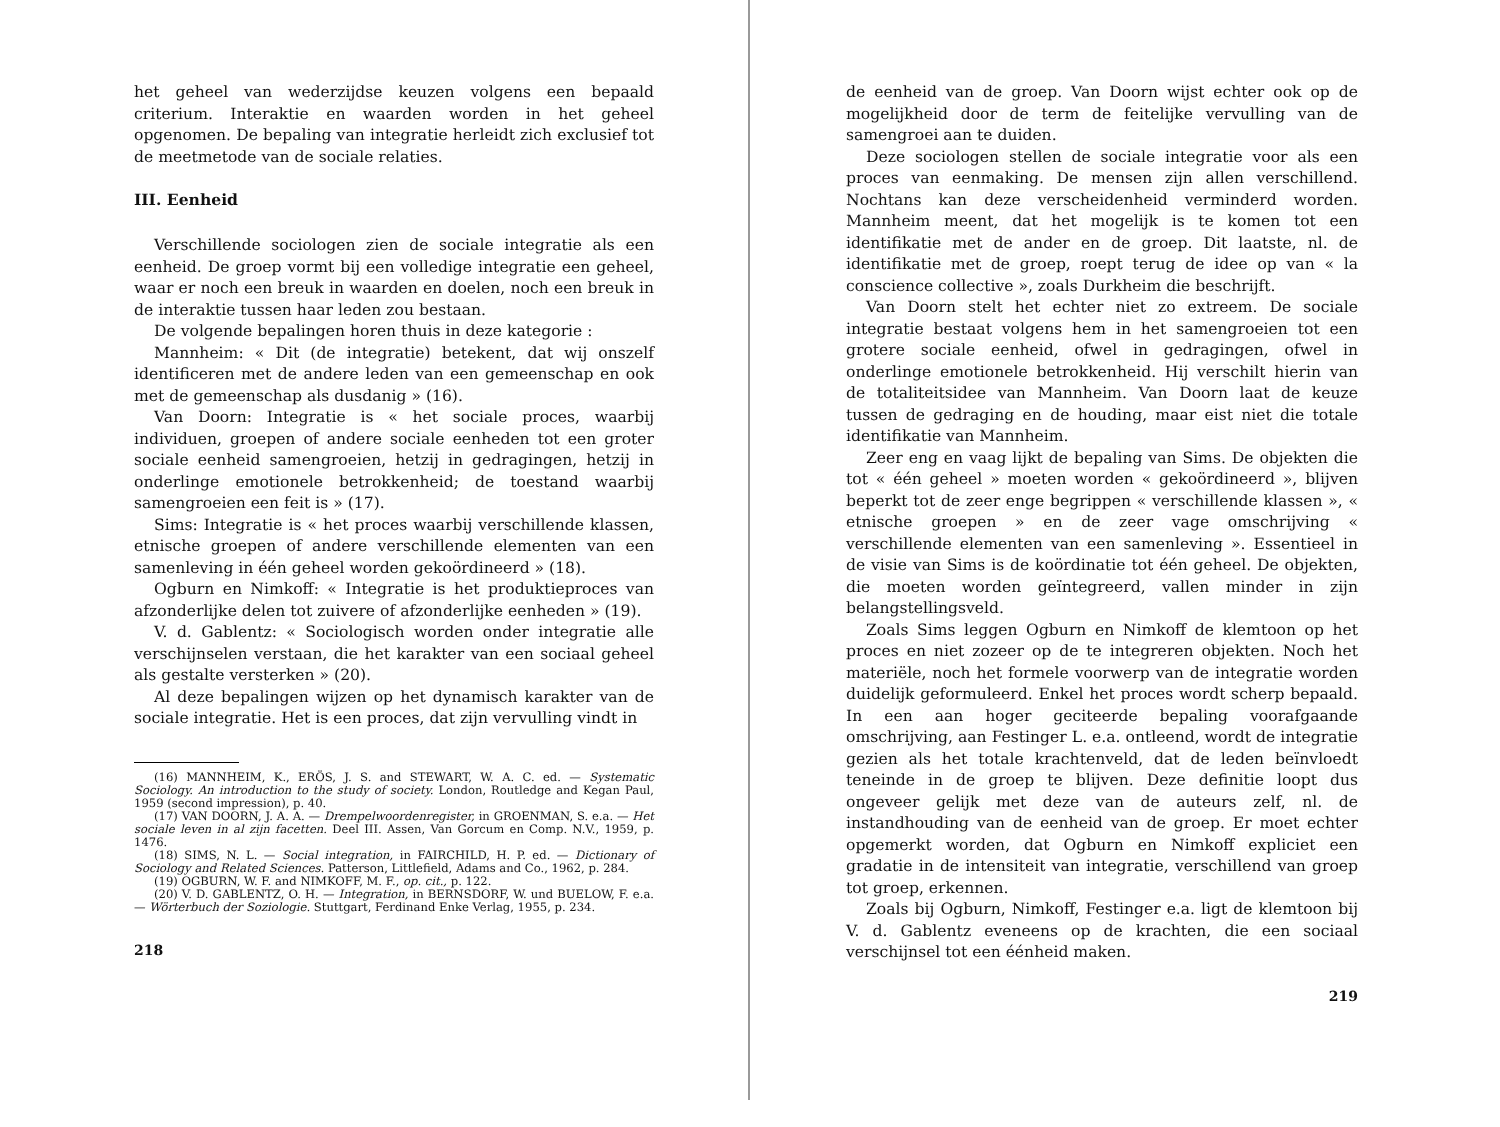het geheel van wederzijdse keuzen volgens een bepaald criterium. Interaktie en waarden worden in het geheel opgenomen. De bepaling van integratie herleidt zich exclusief tot de meetmetode van de sociale relaties.
III. Eenheid
Verschillende sociologen zien de sociale integratie als een eenheid. De groep vormt bij een volledige integratie een geheel, waar er noch een breuk in waarden en doelen, noch een breuk in de interaktie tussen haar leden zou bestaan.
De volgende bepalingen horen thuis in deze kategorie :
Mannheim: « Dit (de integratie) betekent, dat wij onszelf identificeren met de andere leden van een gemeenschap en ook met de gemeenschap als dusdanig » (16).
Van Doorn: Integratie is « het sociale proces, waarbij individuen, groepen of andere sociale eenheden tot een groter sociale eenheid samengroeien, hetzij in gedragingen, hetzij in onderlinge emotionele betrokkenheid; de toestand waarbij samengroeien een feit is » (17).
Sims: Integratie is « het proces waarbij verschillende klassen, etnische groepen of andere verschillende elementen van een samenleving in één geheel worden gekoördineerd » (18).
Ogburn en Nimkoff: « Integratie is het produktieproces van afzonderlijke delen tot zuivere of afzonderlijke eenheden » (19).
V. d. Gablentz: « Sociologisch worden onder integratie alle verschijnselen verstaan, die het karakter van een sociaal geheel als gestalte versterken » (20).
Al deze bepalingen wijzen op het dynamisch karakter van de sociale integratie. Het is een proces, dat zijn vervulling vindt in
(16) MANNHEIM, K., ERÖS, J. S. and STEWART, W. A. C. ed. — Systematic Sociology. An introduction to the study of society. London, Routledge and Kegan Paul, 1959 (second impression), p. 40.
(17) VAN DOORN, J. A. A. — Drempelwoordenregister, in GROENMAN, S. e.a. — Het sociale leven in al zijn facetten. Deel III. Assen, Van Gorcum en Comp. N.V., 1959, p. 1476.
(18) SIMS, N. L. — Social integration, in FAIRCHILD, H. P. ed. — Dictionary of Sociology and Related Sciences. Patterson, Littlefield, Adams and Co., 1962, p. 284.
(19) OGBURN, W. F. and NIMKOFF, M. F., op. cit., p. 122.
(20) V. D. GABLENTZ, O. H. — Integration, in BERNSDORF, W. und BUELOW, F. e.a. — Wörterbuch der Soziologie. Stuttgart, Ferdinand Enke Verlag, 1955, p. 234.
218
de eenheid van de groep. Van Doorn wijst echter ook op de mogelijkheid door de term de feitelijke vervulling van de samengroei aan te duiden.
Deze sociologen stellen de sociale integratie voor als een proces van eenmaking. De mensen zijn allen verschillend. Nochtans kan deze verscheidenheid verminderd worden. Mannheim meent, dat het mogelijk is te komen tot een identifikatie met de ander en de groep. Dit laatste, nl. de identifikatie met de groep, roept terug de idee op van « la conscience collective », zoals Durkheim die beschrijft.
Van Doorn stelt het echter niet zo extreem. De sociale integratie bestaat volgens hem in het samengroeien tot een grotere sociale eenheid, ofwel in gedragingen, ofwel in onderlinge emotionele betrokkenheid. Hij verschilt hierin van de totaliteitsidee van Mannheim. Van Doorn laat de keuze tussen de gedraging en de houding, maar eist niet die totale identifikatie van Mannheim.
Zeer eng en vaag lijkt de bepaling van Sims. De objekten die tot « één geheel » moeten worden « gekoördineerd », blijven beperkt tot de zeer enge begrippen « verschillende klassen », « etnische groepen » en de zeer vage omschrijving « verschillende elementen van een samenleving ». Essentieel in de visie van Sims is de koördinatie tot één geheel. De objekten, die moeten worden geïntegreerd, vallen minder in zijn belangstellingsveld.
Zoals Sims leggen Ogburn en Nimkoff de klemtoon op het proces en niet zozeer op de te integreren objekten. Noch het materiële, noch het formele voorwerp van de integratie worden duidelijk geformuleerd. Enkel het proces wordt scherp bepaald. In een aan hoger geciteerde bepaling voorafgaande omschrijving, aan Festinger L. e.a. ontleend, wordt de integratie gezien als het totale krachtenveld, dat de leden beïnvloedt teneinde in de groep te blijven. Deze definitie loopt dus ongeveer gelijk met deze van de auteurs zelf, nl. de instandhouding van de eenheid van de groep. Er moet echter opgemerkt worden, dat Ogburn en Nimkoff expliciet een gradatie in de intensiteit van integratie, verschillend van groep tot groep, erkennen.
Zoals bij Ogburn, Nimkoff, Festinger e.a. ligt de klemtoon bij V. d. Gablentz eveneens op de krachten, die een sociaal verschijnsel tot een éénheid maken.
219